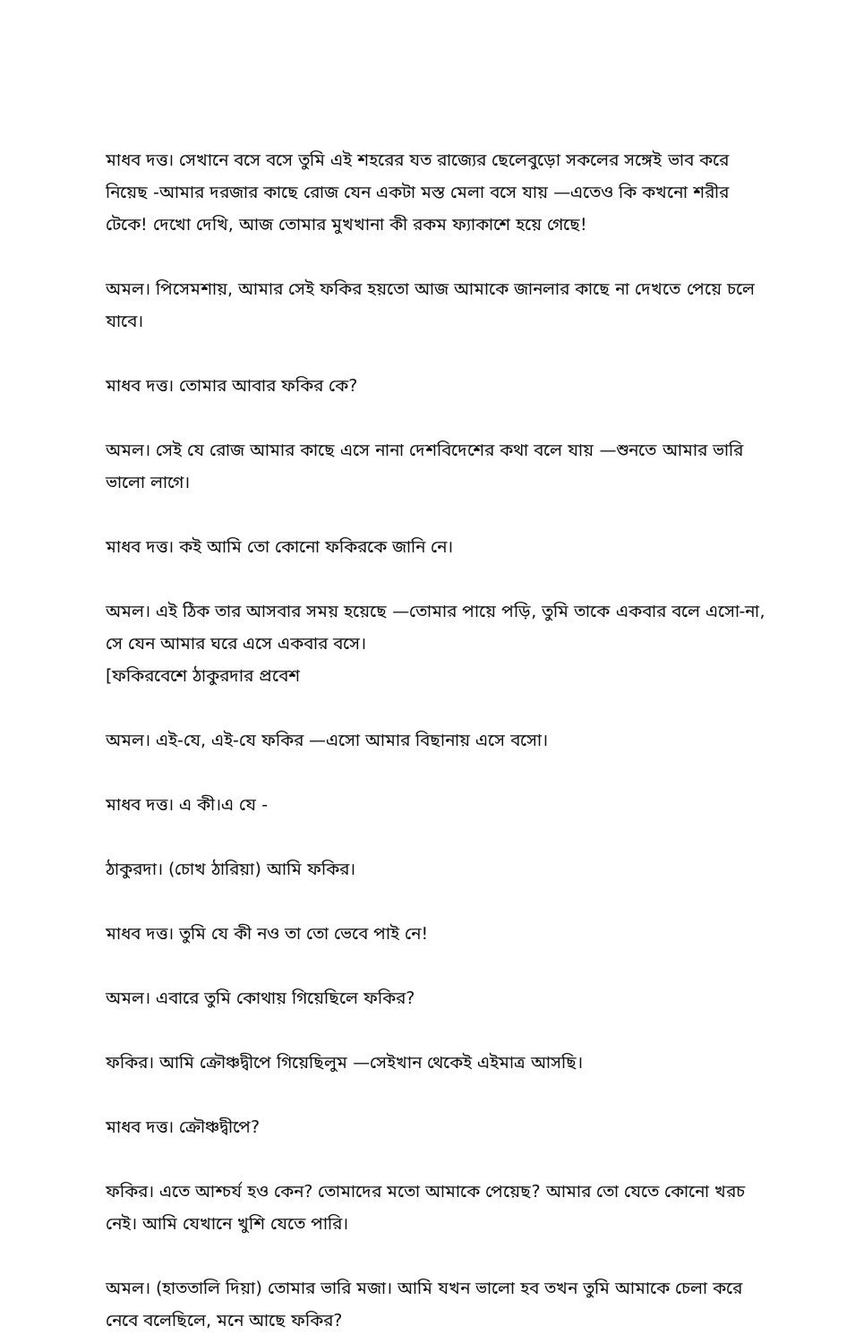মাধব দত্ত। সেখানে বসে বসে তুমি এই শহরের যত রাজ্যের ছেলেবুড়ো সকলের সঙ্গেই ভাব করে নিয়েছ -আমার দরজার কাছে রোজ যেন একটা মস্ত মেলা বসে যায় —এতেও কি কখনো শরীর টেকে! দেখো দেখি, আজ তোমার মুখখানা কী রকম ফ্যাকাশে হয়ে গেছে!
অমল। পিসেমশায়, আমার সেই ফকির হয়তো আজ আমাকে জানলার কাছে না দেখতে পেয়ে চলে যাবে।
মাধব দত্ত। তোমার আবার ফকির কে?
অমল। সেই যে রোজ আমার কাছে এসে নানা দেশবিদেশের কথা বলে যায় —শুনতে আমার ভারি ভালো লাগে।
মাধব দত্ত। কই আমি তো কোনো ফকিরকে জানি নে।
অমল। এই ঠিক তার আসবার সময় হয়েছে —তোমার পায়ে পড়ি, তুমি তাকে একবার বলে এসো-না, সে যেন আমার ঘরে এসে একবার বসে।
[ফকিরবেশে ঠাকুরদার প্রবেশ
অমল। এই-যে, এই-যে ফকির —এসো আমার বিছানায় এসে বসো।
মাধব দত্ত। এ কী।এ যে -
ঠাকুরদা। (চোখ ঠারিয়া) আমি ফকির।
মাধব দত্ত। তুমি যে কী নও তা তো ভেবে পাই নে!
অমল। এবারে তুমি কোথায় গিয়েছিলে ফকির?
ফকির। আমি ক্রৌঞ্চদ্বীপে গিয়েছিলুম —সেইখান থেকেই এইমাত্র আসছি।
মাধব দত্ত। ক্রৌঞ্চদ্বীপে?
ফকির। এতে আশ্চর্য হও কেন? তোমাদের মতো আমাকে পেয়েছ? আমার তো যেতে কোনো খরচ নেই। আমি যেখানে খুশি যেতে পারি।
অমল। (হাততালি দিয়া) তোমার ভারি মজা। আমি যখন ভালো হব তখন তুমি আমাকে চেলা করে নেবে বলেছিলে, মনে আছে ফকির?